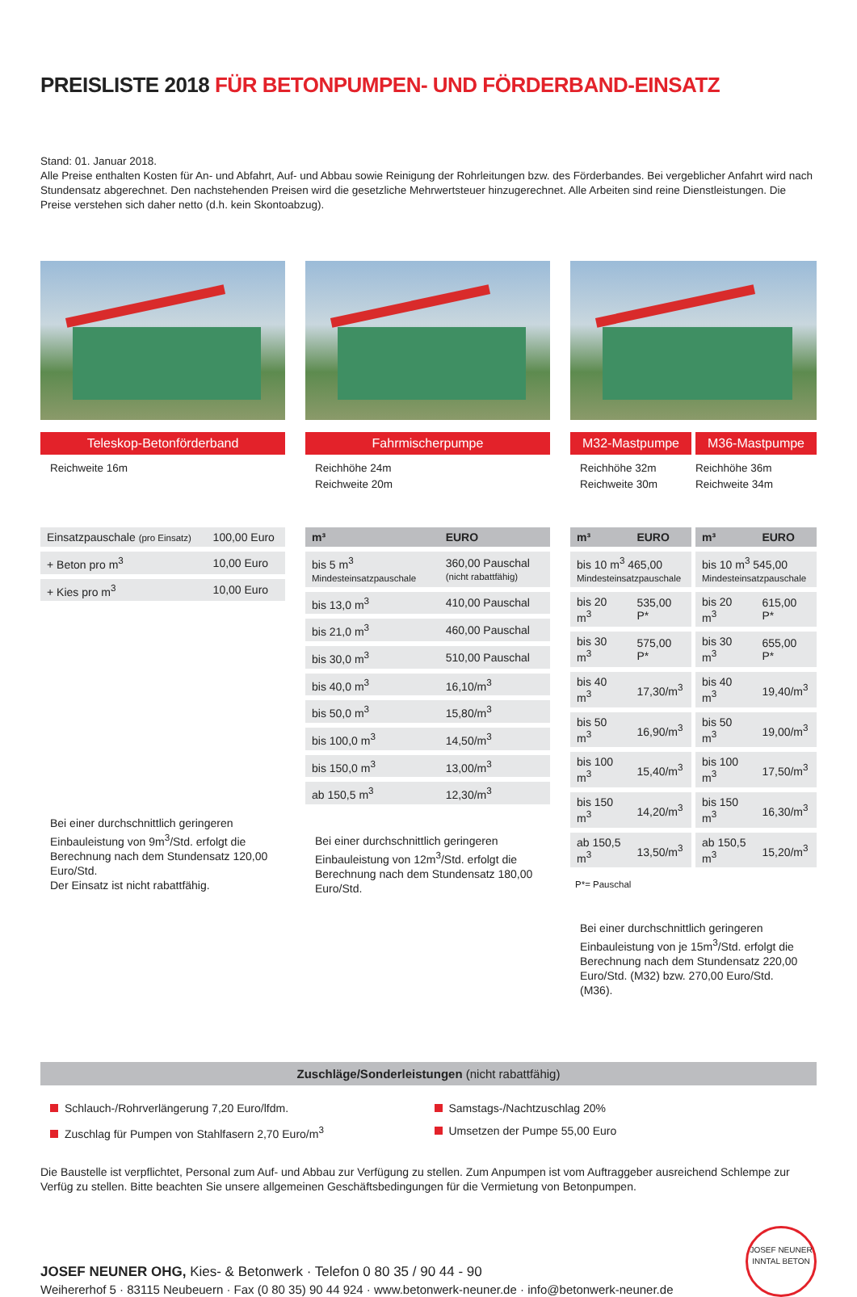PREISLISTE 2018 FÜR BETONPUMPEN- UND FÖRDERBAND-EINSATZ
Stand: 01. Januar 2018.
Alle Preise enthalten Kosten für An- und Abfahrt, Auf- und Abbau sowie Reinigung der Rohrleitungen bzw. des Förderbandes. Bei vergeblicher Anfahrt wird nach Stundensatz abgerechnet. Den nachstehenden Preisen wird die gesetzliche Mehrwertsteuer hinzugerechnet. Alle Arbeiten sind reine Dienstleistungen. Die Preise verstehen sich daher netto (d.h. kein Skontoabzug).
Teleskop-Betonförderband
Reichweite 16m
| Einsatzpauschale (pro Einsatz) | 100,00 Euro |
| + Beton pro m<sup>3</sup> | 10,00 Euro |
| + Kies pro m<sup>3</sup> | 10,00 Euro |
Bei einer durchschnittlich geringeren Einbauleistung von 9m<sup>3</sup>/Std. erfolgt die Berechnung nach dem Stundensatz 120,00 Euro/Std.
Der Einsatz ist nicht rabattfähig.
Fahrmischerpumpe
Reichhöhe 24m
Reichweite 20m
| m³ | EURO |
| --- | --- |
| bis 5 m<sup>3</sup> Mindesteinsatzpauschale | 360,00 Pauschal (nicht rabattfähig) |
| bis 13,0 m<sup>3</sup> | 410,00 Pauschal |
| bis 21,0 m<sup>3</sup> | 460,00 Pauschal |
| bis 30,0 m<sup>3</sup> | 510,00 Pauschal |
| bis 40,0 m<sup>3</sup> | 16,10/m<sup>3</sup> |
| bis 50,0 m<sup>3</sup> | 15,80/m<sup>3</sup> |
| bis 100,0 m<sup>3</sup> | 14,50/m<sup>3</sup> |
| bis 150,0 m<sup>3</sup> | 13,00/m<sup>3</sup> |
| ab 150,5 m<sup>3</sup> | 12,30/m<sup>3</sup> |
Bei einer durchschnittlich geringeren Einbauleistung von 12m<sup>3</sup>/Std. erfolgt die Berechnung nach dem Stundensatz 180,00 Euro/Std.
M32-Mastpumpe M36-Mastpumpe
Reichhöhe 32m
Reichweite 30m
Reichhöhe 36m
Reichweite 34m
| m³ | EURO |
| --- | --- |
| bis 10 m<sup>3</sup> 465,00 Mindesteinsatzpauschale | |
| bis 20 m<sup>3</sup> | 535,00 P* |
| bis 30 m<sup>3</sup> | 575,00 P* |
| bis 40 m<sup>3</sup> | 17,30/m<sup>3</sup> |
| bis 50 m<sup>3</sup> | 16,90/m<sup>3</sup> |
| bis 100 m<sup>3</sup> | 15,40/m<sup>3</sup> |
| bis 150 m<sup>3</sup> | 14,20/m<sup>3</sup> |
| ab 150,5 m<sup>3</sup> | 13,50/m<sup>3</sup> |
| m³ | EURO |
| --- | --- |
| bis 10 m<sup>3</sup> 545,00 Mindesteinsatzpauschale | |
| bis 20 m<sup>3</sup> | 615,00 P* |
| bis 30 m<sup>3</sup> | 655,00 P* |
| bis 40 m<sup>3</sup> | 19,40/m<sup>3</sup> |
| bis 50 m<sup>3</sup> | 19,00/m<sup>3</sup> |
| bis 100 m<sup>3</sup> | 17,50/m<sup>3</sup> |
| bis 150 m<sup>3</sup> | 16,30/m<sup>3</sup> |
| ab 150,5 m<sup>3</sup> | 15,20/m<sup>3</sup> |
P*= Pauschal
Bei einer durchschnittlich geringeren Einbauleistung von je 15m<sup>3</sup>/Std. erfolgt die Berechnung nach dem Stundensatz 220,00 Euro/Std. (M32) bzw. 270,00 Euro/Std. (M36).
Zuschläge/Sonderleistungen (nicht rabattfähig)
Schlauch-/Rohrverlängerung 7,20 Euro/lfdm.
Zuschlag für Pumpen von Stahlfasern 2,70 Euro/m<sup>3</sup>
Samstags-/Nachtzuschlag 20%
Umsetzen der Pumpe 55,00 Euro
Die Baustelle ist verpflichtet, Personal zum Auf- und Abbau zur Verfügung zu stellen. Zum Anpumpen ist vom Auftraggeber ausreichend Schlempe zur Verfüg zu stellen. Bitte beachten Sie unsere allgemeinen Geschäftsbedingungen für die Vermietung von Betonpumpen.
JOSEF NEUNER OHG, Kies- & Betonwerk · Telefon 0 80 35 / 90 44 - 90
Weihererhof 5 · 83115 Neubeuern · Fax (0 80 35) 90 44 924 · www.betonwerk-neuner.de · info@betonwerk-neuner.de
JOSEF NEUNER
INNTAL BETON